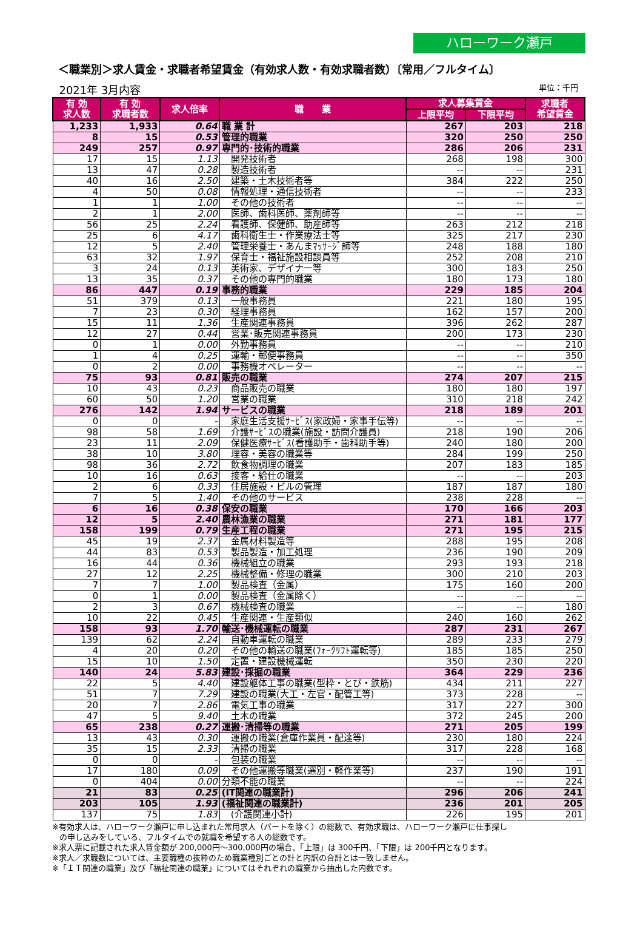ハローワーク瀬戸
＜職業別＞求人賃金・求職者希望賃金（有効求人数・有効求職者数）〔常用／フルタイム〕
2021年 3月内容 単位：千円
| 有 効 求人数 | 有 効 求職者数 | 求人倍率 | 職 業 | 求人募集賃金 | | 求職者 希望賃金 |
| --- | --- | --- | --- | --- | --- | --- |
| | | | | 上限平均 | 下限平均 | |
| 1,233 | 1,933 | 0.64 | 職 業 計 | 267 | 203 | 218 |
| 8 | 15 | 0.53 | 管理的職業 | 320 | 250 | 250 |
| 249 | 257 | 0.97 | 専門的･技術的職業 | 286 | 206 | 231 |
| 17 | 15 | 1.13 | 開発技術者 | 268 | 198 | 300 |
| 13 | 47 | 0.28 | 製造技術者 | -- | -- | 231 |
| 40 | 16 | 2.50 | 建築・土木技術者等 | 384 | 222 | 250 |
| 4 | 50 | 0.08 | 情報処理・通信技術者 | -- | -- | 233 |
| 1 | 1 | 1.00 | その他の技術者 | -- | -- | -- |
| 2 | 1 | 2.00 | 医師、歯科医師、薬剤師等 | -- | -- | -- |
| 56 | 25 | 2.24 | 看護師、保健師、助産師等 | 263 | 212 | 218 |
| 25 | 6 | 4.17 | 歯科衛生士・作業療法士等 | 325 | 217 | 230 |
| 12 | 5 | 2.40 | 管理栄養士・あんまﾏｯｻｰｼﾞ師等 | 248 | 188 | 180 |
| 63 | 32 | 1.97 | 保育士・福祉施設相談員等 | 252 | 208 | 210 |
| 3 | 24 | 0.13 | 美術家、デザイナー等 | 300 | 183 | 250 |
| 13 | 35 | 0.37 | その他の専門的職業 | 180 | 173 | 180 |
| 86 | 447 | 0.19 | 事務的職業 | 229 | 185 | 204 |
| 51 | 379 | 0.13 | 一般事務員 | 221 | 180 | 195 |
| 7 | 23 | 0.30 | 経理事務員 | 162 | 157 | 200 |
| 15 | 11 | 1.36 | 生産関連事務員 | 396 | 262 | 287 |
| 12 | 27 | 0.44 | 営業･販売関連事務員 | 200 | 173 | 230 |
| 0 | 1 | 0.00 | 外勤事務員 | -- | -- | 210 |
| 1 | 4 | 0.25 | 運輸・郵便事務員 | -- | -- | 350 |
| 0 | 2 | 0.00 | 事務機オペレーター | -- | -- | -- |
| 75 | 93 | 0.81 | 販売の職業 | 274 | 207 | 215 |
| 10 | 43 | 0.23 | 商品販売の職業 | 180 | 180 | 197 |
| 60 | 50 | 1.20 | 営業の職業 | 310 | 218 | 242 |
| 276 | 142 | 1.94 | サービスの職業 | 218 | 189 | 201 |
| 0 | 0 | - | 家庭生活支援ｻｰﾋﾞｽ(家政婦・家事手伝等) | -- | -- | -- |
| 98 | 58 | 1.69 | 介護ｻｰﾋﾞｽの職業(施設・訪問介護員) | 218 | 190 | 206 |
| 23 | 11 | 2.09 | 保健医療ｻｰﾋﾞｽ(看護助手・歯科助手等) | 240 | 180 | 200 |
| 38 | 10 | 3.80 | 理容・美容の職業等 | 284 | 199 | 250 |
| 98 | 36 | 2.72 | 飲食物調理の職業 | 207 | 183 | 185 |
| 10 | 16 | 0.63 | 接客・給仕の職業 | -- | -- | 203 |
| 2 | 6 | 0.33 | 住居施設・ビルの管理 | 187 | 187 | 180 |
| 7 | 5 | 1.40 | その他のサービス | 238 | 228 | -- |
| 6 | 16 | 0.38 | 保安の職業 | 170 | 166 | 203 |
| 12 | 5 | 2.40 | 農林漁業の職業 | 271 | 181 | 177 |
| 158 | 199 | 0.79 | 生産工程の職業 | 271 | 195 | 215 |
| 45 | 19 | 2.37 | 金属材料製造等 | 288 | 195 | 208 |
| 44 | 83 | 0.53 | 製品製造・加工処理 | 236 | 190 | 209 |
| 16 | 44 | 0.36 | 機械組立の職業 | 293 | 193 | 218 |
| 27 | 12 | 2.25 | 機械整備・修理の職業 | 300 | 210 | 203 |
| 7 | 7 | 1.00 | 製品検査（金属） | 175 | 160 | 200 |
| 0 | 1 | 0.00 | 製品検査（金属除く） | -- | -- | -- |
| 2 | 3 | 0.67 | 機械検査の職業 | -- | -- | 180 |
| 10 | 22 | 0.45 | 生産関連・生産類似 | 240 | 160 | 262 |
| 158 | 93 | 1.70 | 輸送･機械運転の職業 | 287 | 231 | 267 |
| 139 | 62 | 2.24 | 自動車運転の職業 | 289 | 233 | 279 |
| 4 | 20 | 0.20 | その他の輸送の職業(ﾌｫｰｸﾘﾌﾄ運転等) | 185 | 185 | 250 |
| 15 | 10 | 1.50 | 定置・建設機械運転 | 350 | 230 | 220 |
| 140 | 24 | 5.83 | 建設･採掘の職業 | 364 | 229 | 236 |
| 22 | 5 | 4.40 | 建設躯体工事の職業(型枠・とび・鉄筋) | 434 | 211 | 227 |
| 51 | 7 | 7.29 | 建設の職業(大工・左官・配管工等) | 373 | 228 | -- |
| 20 | 7 | 2.86 | 電気工事の職業 | 317 | 227 | 300 |
| 47 | 5 | 9.40 | 土木の職業 | 372 | 245 | 200 |
| 65 | 238 | 0.27 | 運搬･清掃等の職業 | 271 | 205 | 199 |
| 13 | 43 | 0.30 | 運搬の職業(倉庫作業員・配達等) | 230 | 180 | 224 |
| 35 | 15 | 2.33 | 清掃の職業 | 317 | 228 | 168 |
| 0 | 0 | - | 包装の職業 | -- | -- | -- |
| 17 | 180 | 0.09 | その他運搬等職業(選別・軽作業等) | 237 | 190 | 191 |
| 0 | 404 | 0.00 | 分類不能の職業 | -- | -- | 224 |
| 21 | 83 | 0.25 | (IT関連の職業計) | 296 | 206 | 241 |
| 203 | 105 | 1.93 | (福祉関連の職業計) | 236 | 201 | 205 |
| 137 | 75 | 1.83 | (介護関連小計) | 226 | 195 | 201 |
※有効求人は、ハローワーク瀬戸に申し込まれた常用求人（パートを除く）の総数で、有効求職は、ハローワーク瀬戸に仕事探し
の申し込みをしている、フルタイムでの就職を希望する人の総数です。
※求人票に記載された求人賃金額が 200,000円～300,000円の場合、「上限」は 300千円、「下限」は 200千円となります。
※求人／求職数については、主要職種の抜粋のため職業種別ごとの計と内訳の合計とは一致しません。
※「ＩＴ関連の職業」及び「福祉関連の職業」についてはそれぞれの職業から抽出した内数です。